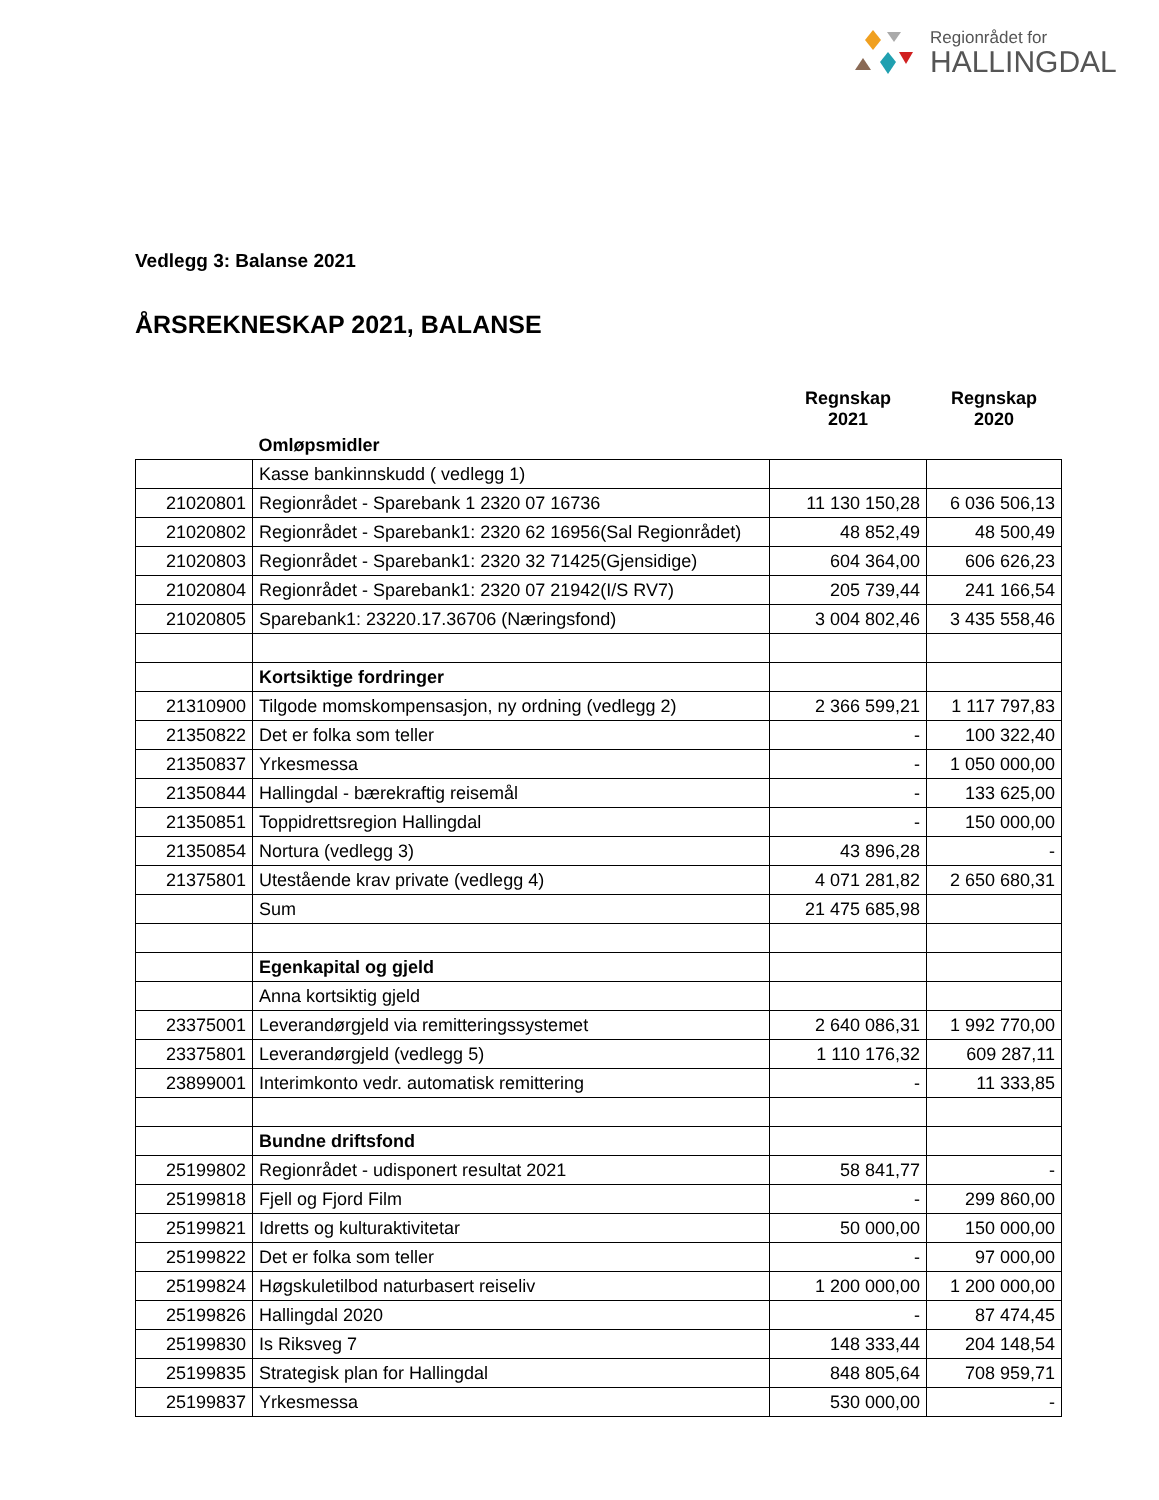Regionrådet for
HALLINGDAL
Vedlegg 3: Balanse 2021
ÅRSREKNESKAP 2021, BALANSE
| | | Regnskap 2021 | Regnskap 2020 |
| --- | --- | --- | --- |
| | Omløpsmidler | | |
| | Kasse bankinnskudd ( vedlegg 1) | | |
| 21020801 | Regionrådet - Sparebank 1 2320 07 16736 | 11 130 150,28 | 6 036 506,13 |
| 21020802 | Regionrådet - Sparebank1: 2320 62 16956(Sal Regionrådet) | 48 852,49 | 48 500,49 |
| 21020803 | Regionrådet - Sparebank1: 2320 32 71425(Gjensidige) | 604 364,00 | 606 626,23 |
| 21020804 | Regionrådet - Sparebank1: 2320 07 21942(I/S RV7) | 205 739,44 | 241 166,54 |
| 21020805 | Sparebank1: 23220.17.36706 (Næringsfond) | 3 004 802,46 | 3 435 558,46 |
| | Kortsiktige fordringer | | |
| 21310900 | Tilgode momskompensasjon, ny ordning (vedlegg 2) | 2 366 599,21 | 1 117 797,83 |
| 21350822 | Det er folka som teller | - | 100 322,40 |
| 21350837 | Yrkesmessa | - | 1 050 000,00 |
| 21350844 | Hallingdal - bærekraftig reisemål | - | 133 625,00 |
| 21350851 | Toppidrettsregion Hallingdal | - | 150 000,00 |
| 21350854 | Nortura (vedlegg 3) | 43 896,28 | - |
| 21375801 | Utestående krav private (vedlegg 4) | 4 071 281,82 | 2 650 680,31 |
| | Sum | 21 475 685,98 | |
| | Egenkapital og gjeld | | |
| | Anna kortsiktig gjeld | | |
| 23375001 | Leverandørgjeld via remitteringssystemet | 2 640 086,31 | 1 992 770,00 |
| 23375801 | Leverandørgjeld (vedlegg 5) | 1 110 176,32 | 609 287,11 |
| 23899001 | Interimkonto vedr. automatisk remittering | - | 11 333,85 |
| | Bundne driftsfond | | |
| 25199802 | Regionrådet - udisponert resultat 2021 | 58 841,77 | - |
| 25199818 | Fjell og Fjord Film | - | 299 860,00 |
| 25199821 | Idretts og kulturaktivitetar | 50 000,00 | 150 000,00 |
| 25199822 | Det er folka som teller | - | 97 000,00 |
| 25199824 | Høgskuletilbod naturbasert reiseliv | 1 200 000,00 | 1 200 000,00 |
| 25199826 | Hallingdal 2020 | - | 87 474,45 |
| 25199830 | Is Riksveg 7 | 148 333,44 | 204 148,54 |
| 25199835 | Strategisk plan for Hallingdal | 848 805,64 | 708 959,71 |
| 25199837 | Yrkesmessa | 530 000,00 | - |